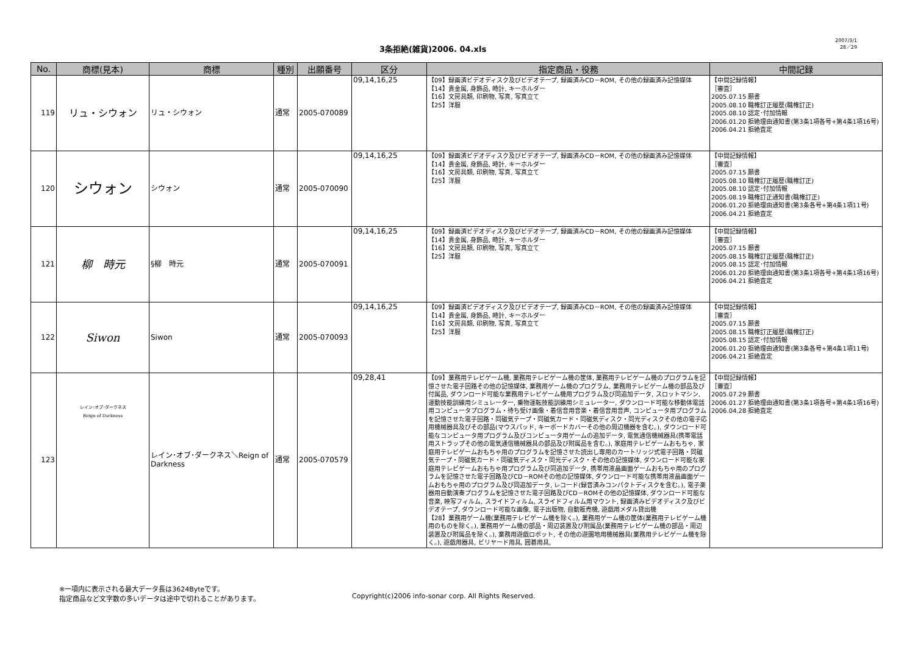3条拒絶(雑貨)2006. 04.xls
2007/3/1
28／29
| No. | 商標(見本) | 商標 | 種別 | 出願番号 | 区分 | 指定商品・役務 | 中間記録 |
| --- | --- | --- | --- | --- | --- | --- | --- |
| 119 | リュ・シウォン | リュ・シウォン | 通常 | 2005-070089 | 09,14,16,25 | 【09】録画済ビデオディスク及びビデオテープ, 録画済みCD－ROM, その他の録画済み記憶媒体 【14】貴金属, 身飾品, 時計, キーホルダー 【16】文房具類, 印刷物, 写真, 写真立て 【25】洋服 | 【中間記録情報】 ［審査］ 2005.07.15 願書 2005.08.10 職権訂正履歴(職権訂正) 2005.08.10 認定･付加情報 2006.01.20 拒絶理由通知書(第3条1項各号+第4条1項16号) 2006.04.21 拒絶査定 |
| 120 | シウォン | シウォン | 通常 | 2005-070090 | 09,14,16,25 | 【09】録画済ビデオディスク及びビデオテープ, 録画済みCD－ROM, その他の録画済み記憶媒体 【14】貴金属, 身飾品, 時計, キーホルダー 【16】文房具類, 印刷物, 写真, 写真立て 【25】洋服 | 【中間記録情報】 ［審査］ 2005.07.15 願書 2005.08.10 職権訂正履歴(職権訂正) 2005.08.10 認定･付加情報 2005.08.19 職権訂正通知書(職権訂正) 2006.01.20 拒絶理由通知書(第3条各号+第4条1項11号) 2006.04.21 拒絶査定 |
| 121 | 柳 時元 | §柳 時元 | 通常 | 2005-070091 | 09,14,16,25 | 【09】録画済ビデオディスク及びビデオテープ, 録画済みCD－ROM, その他の録画済み記憶媒体 【14】貴金属, 身飾品, 時計, キーホルダー 【16】文房具類, 印刷物, 写真, 写真立て 【25】洋服 | 【中間記録情報】 ［審査］ 2005.07.15 願書 2005.08.15 職権訂正履歴(職権訂正) 2005.08.15 認定･付加情報 2006.01.20 拒絶理由通知書(第3条1項各号+第4条1項16号) 2006.04.21 拒絶査定 |
| 122 | Siwon | Siwon | 通常 | 2005-070093 | 09,14,16,25 | 【09】録画済ビデオディスク及びビデオテープ, 録画済みCD－ROM, その他の録画済み記憶媒体 【14】貴金属, 身飾品, 時計, キーホルダー 【16】文房具類, 印刷物, 写真, 写真立て 【25】洋服 | 【中間記録情報】 ［審査］ 2005.07.15 願書 2005.08.15 職権訂正履歴(職権訂正) 2005.08.15 認定･付加情報 2006.01.20 拒絶理由通知書(第3条各号+第4条1項11号) 2006.04.21 拒絶査定 |
| 123 | レイン･オブ･ダークネス Reign of Darkness | レイン･オブ･ダークネス＼Reign of Darkness | 通常 | 2005-070579 | 09,28,41 | 【09】業務用テレビゲーム機, 業務用テレビゲーム機の筐体, 業務用テレビゲーム機のプログラムを記憶させた電子回路その他の記憶媒体, 業務用ゲーム機のプログラム, 業務用テレビゲーム機の部品及び付属品, ダウンロード可能な業務用テレビゲーム機用プログラム及び同追加データ, スロットマシン, 運動技能訓練用シミュレーター, 乗物運転技能訓練用シミュレーター, ダウンロード可能な移動体電話用コンピュータプログラム・待ち受け画像・着信音用音楽・着信音用音声, コンピュータ用プログラムを記憶させた電子回路・同磁気テープ・同磁気カード・同磁気ディスク・同光ディスクその他の電子応用機械器具及びその部品(マウスパッド, キーボードカバーその他の周辺機器を含む。), ダウンロード可能なコンピュータ用プログラム及びコンピュータ用ゲームの追加データ, 電気通信機械器具(携帯電話用ストラップその他の電気通信機械器具の部品及び附属品を含む。), 家庭用テレビゲームおもちゃ, 家庭用テレビゲームおもちゃ用のプログラムを記憶させた読出し専用のカートリッジ式電子回路・同磁気テープ・同磁気カード・同磁気ディスク・同光ディスク・その他の記憶媒体, ダウンロード可能な家庭用テレビゲームおもちゃ用プログラム及び同追加データ, 携帯用液晶画面ゲームおもちゃ用のプログラムを記憶させた電子回路及びCD－ROMその他の記憶媒体, ダウンロード可能な携帯用液晶画面ゲームおもちゃ用のプログラム及び同追加データ, レコード(録音済みコンパクトディスクを含む。), 電子楽器用自動演奏プログラムを記憶させた電子回路及びCD－ROMその他の記憶媒体, ダウンロード可能な音楽, 映写フィルム, スライドフィルム, スライドフィルム用マウント, 録画済みビデオディスク及びビデオテープ, ダウンロード可能な画像, 電子出版物, 自動販売機, 遊戯用メダル貸出機 【28】業務用ゲーム機(業務用テレビゲーム機を除く。), 業務用ゲーム機の筐体(業務用テレビゲーム機用のものを除く。), 業務用ゲーム機の部品・周辺装置及び附属品(業務用テレビゲーム機の部品・周辺装置及び附属品を除く。), 業務用遊戯ロボット, その他の遊園地用機械器具(業務用テレビゲーム機を除く。), 遊戯用器具, ビリヤード用具, 囲碁用具, | 【中間記録情報】 ［審査］ 2005.07.29 願書 2006.01.27 拒絶理由通知書(第3条1項各号+第4条1項16号) 2006.04.28 拒絶査定 |
※一項内に表示される最大データ長は3624Byteです。
指定商品など文字数の多いデータは途中で切れることがあります。
Copyright(c)2006 info-sonar corp. All Rights Reserved.